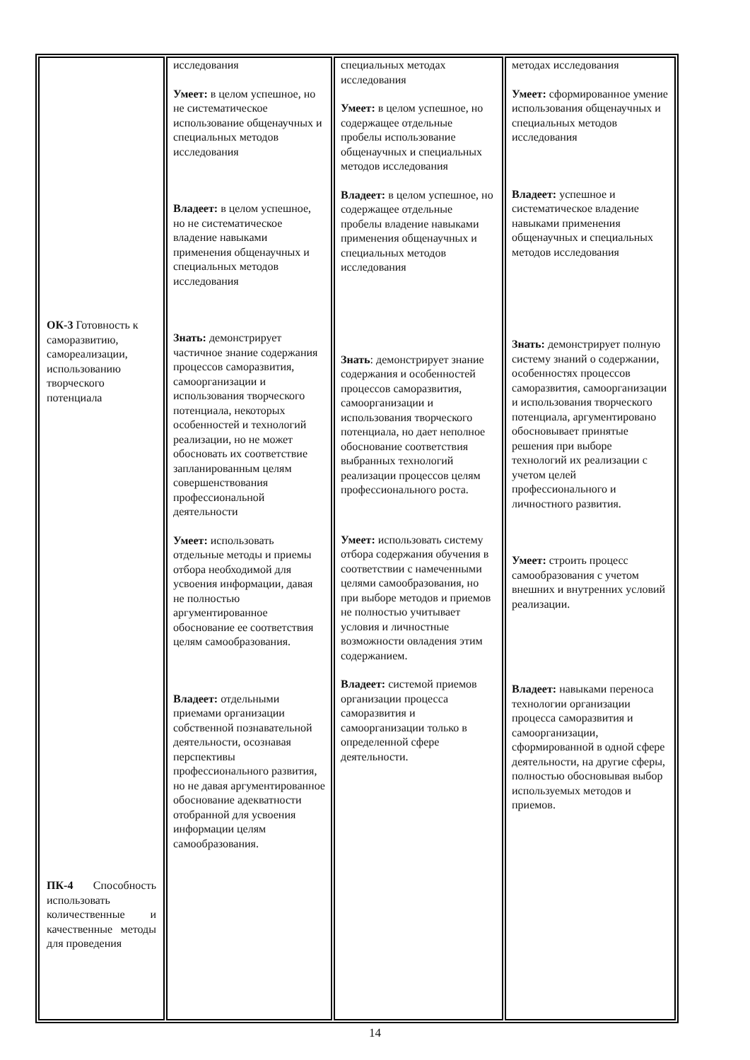| ОК-3 Готовность к саморазвитию, самореализации, использованию творческого потенциала ПК-4 Способность использовать количественные и качественные методы для проведения | исследования Умеет: в целом успешное, но не систематическое использование общенаучных и специальных методов исследования Владеет: в целом успешное, но не систематическое владение навыками применения общенаучных и специальных методов исследования Знать: демонстрирует частичное знание содержания процессов саморазвития, самоорганизации и использования творческого потенциала, некоторых особенностей и технологий реализации, но не может обосновать их соответствие запланированным целям совершенствования профессиональной деятельности Умеет: использовать отдельные методы и приемы отбора необходимой для усвоения информации, давая не полностью аргументированное обоснование ее соответствия целям самообразования. Владеет: отдельными приемами организации собственной познавательной деятельности, осознавая перспективы профессионального развития, но не давая аргументированное обоснование адекватности отобранной для усвоения информации целям самообразования. | специальных методах исследования Умеет: в целом успешное, но содержащее отдельные пробелы использование общенаучных и специальных методов исследования Владеет: в целом успешное, но содержащее отдельные пробелы владение навыками применения общенаучных и специальных методов исследования Знать : демонстрирует знание содержания и особенностей процессов саморазвития, самоорганизации и использования творческого потенциала, но дает неполное обоснование соответствия выбранных технологий реализации процессов целям профессионального роста. Умеет: использовать систему отбора содержания обучения в соответствии с намеченными целями самообразования, но при выборе методов и приемов не полностью учитывает условия и личностные возможности овладения этим содержанием. Владеет: системой приемов организации процесса саморазвития и самоорганизации только в определенной сфере деятельности. | методах исследования Умеет: сформированное умение использования общенаучных и специальных методов исследования Владеет: успешное и систематическое владение навыками применения общенаучных и специальных методов исследования Знать: демонстрирует полную систему знаний о содержании, особенностях процессов саморазвития, самоорганизации и использования творческого потенциала, аргументировано обосновывает принятые решения при выборе технологий их реализации с учетом целей профессионального и личностного развития. Умеет: строить процесс самообразования с учетом внешних и внутренних условий реализации. Владеет: навыками переноса технологии организации процесса саморазвития и самоорганизации, сформированной в одной сфере деятельности, на другие сферы, полностью обосновывая выбор используемых методов и приемов. |
14